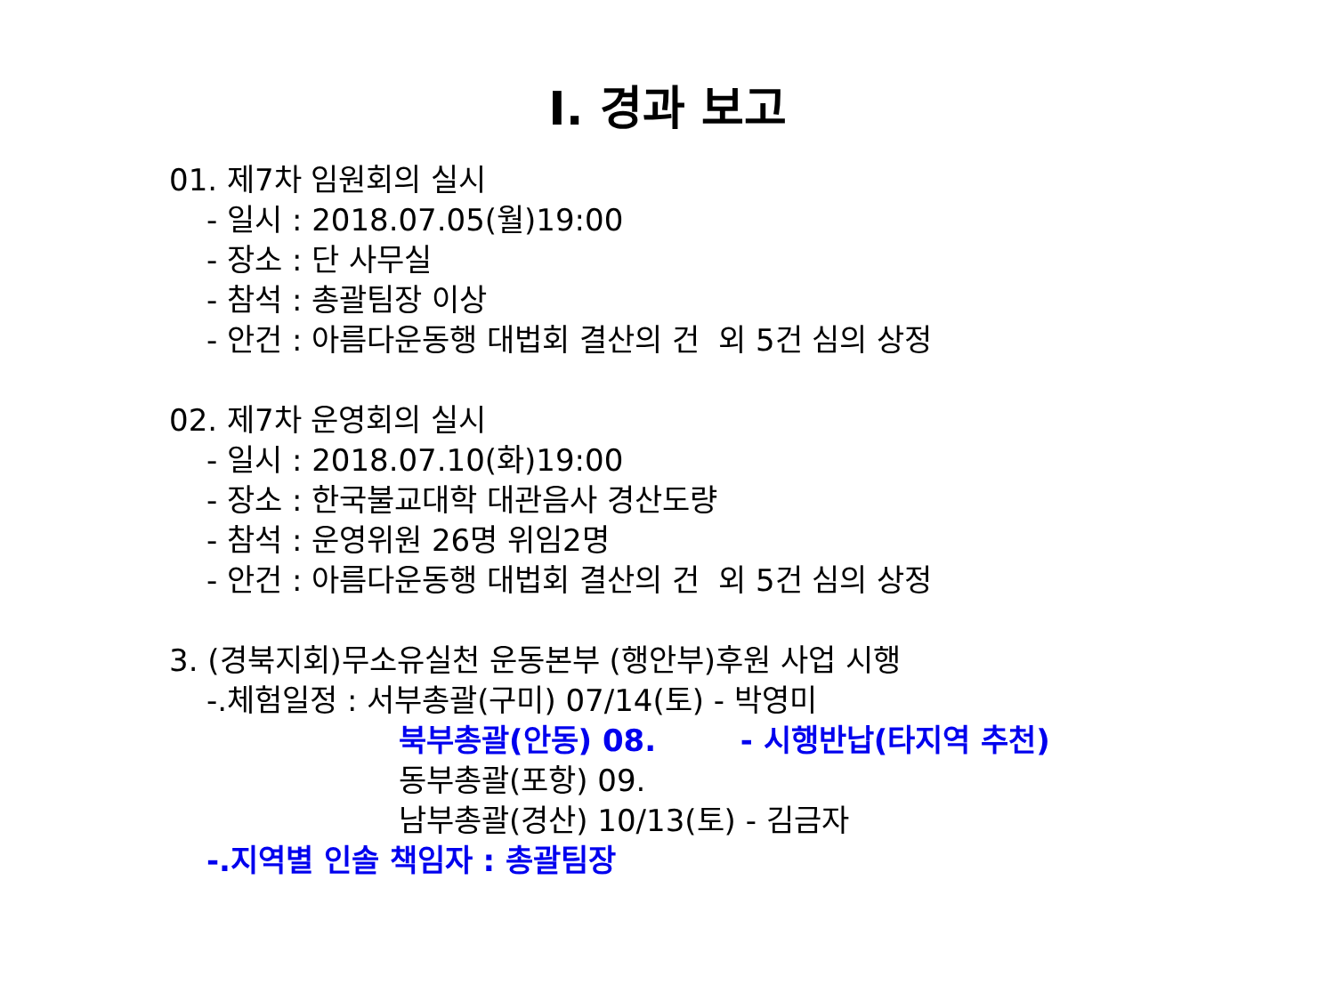Ⅰ. 경과 보고
01. 제7차 임원회의 실시
- 일시 : 2018.07.05(월)19:00
- 장소 : 단 사무실
- 참석 : 총괄팀장 이상
- 안건 : 아름다운동행 대법회 결산의 건 외 5건 심의 상정
02. 제7차 운영회의 실시
- 일시 : 2018.07.10(화)19:00
- 장소 : 한국불교대학 대관음사 경산도량
- 참석 : 운영위원 26명 위임2명
- 안건 : 아름다운동행 대법회 결산의 건 외 5건 심의 상정
3. (경북지회)무소유실천 운동본부 (행안부)후원 사업 시행
-.체험일정 : 서부총괄(구미) 07/14(토) - 박영미
북부총괄(안동) 08. - 시행반납(타지역 추천)
동부총괄(포항) 09.
남부총괄(경산) 10/13(토) - 김금자
-.지역별 인솔 책임자 : 총괄팀장